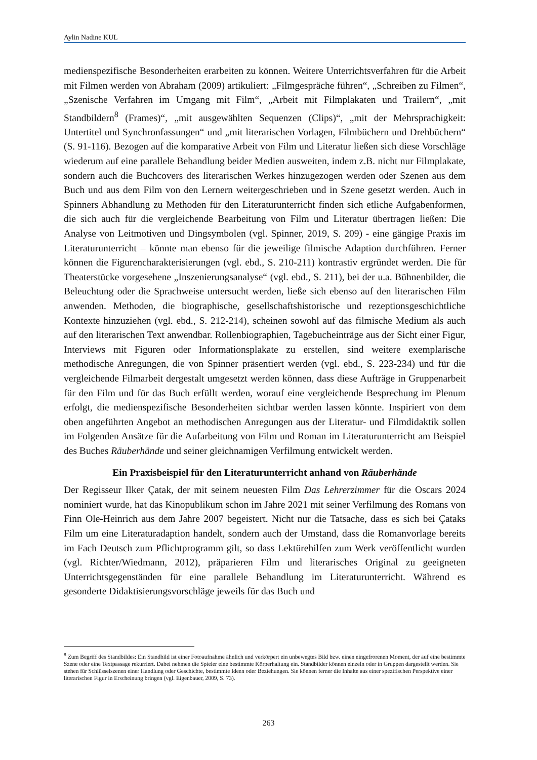Aylin Nadine KUL
medienspezifische Besonderheiten erarbeiten zu können. Weitere Unterrichtsverfahren für die Arbeit mit Filmen werden von Abraham (2009) artikuliert: „Filmgespräche führen“, „Schreiben zu Filmen“, „Szenische Verfahren im Umgang mit Film“, „Arbeit mit Filmplakaten und Trailern“, „mit Standbildern<sup>8</sup> (Frames)“, „mit ausgewählten Sequenzen (Clips)“, „mit der Mehrsprachigkeit: Untertitel und Synchronfassungen“ und „mit literarischen Vorlagen, Filmbüchern und Drehbüchern“ (S. 91-116). Bezogen auf die komparative Arbeit von Film und Literatur ließen sich diese Vorschläge wiederum auf eine parallele Behandlung beider Medien ausweiten, indem z.B. nicht nur Filmplakate, sondern auch die Buchcovers des literarischen Werkes hinzugezogen werden oder Szenen aus dem Buch und aus dem Film von den Lernern weitergeschrieben und in Szene gesetzt werden. Auch in Spinners Abhandlung zu Methoden für den Literaturunterricht finden sich etliche Aufgabenformen, die sich auch für die vergleichende Bearbeitung von Film und Literatur übertragen ließen: Die Analyse von Leitmotiven und Dingsymbolen (vgl. Spinner, 2019, S. 209) - eine gängige Praxis im Literaturunterricht – könnte man ebenso für die jeweilige filmische Adaption durchführen. Ferner können die Figurencharakterisierungen (vgl. ebd., S. 210-211) kontrastiv ergründet werden. Die für Theaterstücke vorgesehene „Inszenierungsanalyse“ (vgl. ebd., S. 211), bei der u.a. Bühnenbilder, die Beleuchtung oder die Sprachweise untersucht werden, ließe sich ebenso auf den literarischen Film anwenden. Methoden, die biographische, gesellschaftshistorische und rezeptionsgeschichtliche Kontexte hinzuziehen (vgl. ebd., S. 212-214), scheinen sowohl auf das filmische Medium als auch auf den literarischen Text anwendbar. Rollenbiographien, Tagebucheinträge aus der Sicht einer Figur, Interviews mit Figuren oder Informationsplakate zu erstellen, sind weitere exemplarische methodische Anregungen, die von Spinner präsentiert werden (vgl. ebd., S. 223-234) und für die vergleichende Filmarbeit dergestalt umgesetzt werden können, dass diese Aufträge in Gruppenarbeit für den Film und für das Buch erfüllt werden, worauf eine vergleichende Besprechung im Plenum erfolgt, die medienspezifische Besonderheiten sichtbar werden lassen könnte. Inspiriert von dem oben angeführten Angebot an methodischen Anregungen aus der Literatur- und Filmdidaktik sollen im Folgenden Ansätze für die Aufarbeitung von Film und Roman im Literaturunterricht am Beispiel des Buches Räuberhände und seiner gleichnamigen Verfilmung entwickelt werden.
Ein Praxisbeispiel für den Literaturunterricht anhand von Räuberhände
Der Regisseur Ilker Çatak, der mit seinem neuesten Film Das Lehrerzimmer für die Oscars 2024 nominiert wurde, hat das Kinopublikum schon im Jahre 2021 mit seiner Verfilmung des Romans von Finn Ole-Heinrich aus dem Jahre 2007 begeistert. Nicht nur die Tatsache, dass es sich bei Çataks Film um eine Literaturadaption handelt, sondern auch der Umstand, dass die Romanvorlage bereits im Fach Deutsch zum Pflichtprogramm gilt, so dass Lektürehilfen zum Werk veröffentlicht wurden (vgl. Richter/Wiedmann, 2012), präparieren Film und literarisches Original zu geeigneten Unterrichtsgegenständen für eine parallele Behandlung im Literaturunterricht. Während es gesonderte Didaktisierungsvorschläge jeweils für das Buch und
<sup>8</sup> Zum Begriff des Standbildes: Ein Standbild ist einer Fotoaufnahme ähnlich und verkörpert ein unbewegtes Bild bzw. einen eingefrorenen Moment, der auf eine bestimmte Szene oder eine Textpassage rekurriert. Dabei nehmen die Spieler eine bestimmte Körperhaltung ein. Standbilder können einzeln oder in Gruppen dargestellt werden. Sie stehen für Schlüsselszenen einer Handlung oder Geschichte, bestimmte Ideen oder Beziehungen. Sie können ferner die Inhalte aus einer spezifischen Perspektive einer literarischen Figur in Erscheinung bringen (vgl. Eigenbauer, 2009, S. 73).
263